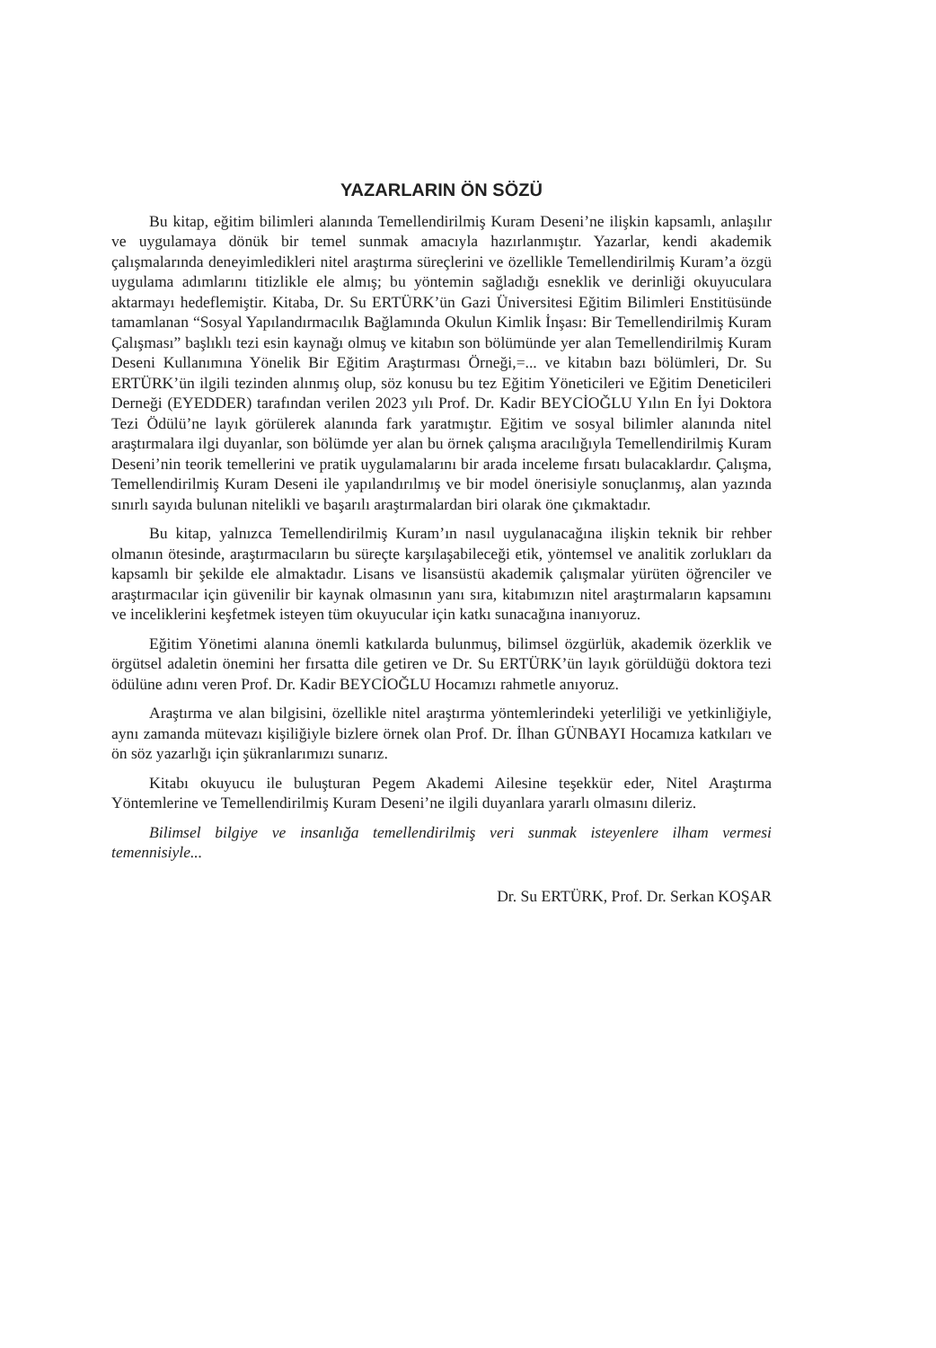YAZARLARIN ÖN SÖZÜ
Bu kitap, eğitim bilimleri alanında Temellendirilmiş Kuram Deseni’ne ilişkin kapsamlı, anlaşılır ve uygulamaya dönük bir temel sunmak amacıyla hazırlanmıştır. Yazarlar, kendi akademik çalışmalarında deneyimledikleri nitel araştırma süreçlerini ve özellikle Temellendirilmiş Kuram’a özgü uygulama adımlarını titizlikle ele almış; bu yöntemin sağladığı esneklik ve derinliği okuyuculara aktarmayı hedeflemiştir. Kitaba, Dr. Su ERTÜRK’ün Gazi Üniversitesi Eğitim Bilimleri Enstitüsünde tamamlanan “Sosyal Yapılandırmacılık Bağlamında Okulun Kimlik İnşası: Bir Temellendirilmiş Kuram Çalışması” başlıklı tezi esin kaynağı olmuş ve kitabın son bölümünde yer alan Temellendirilmiş Kuram Deseni Kullanımına Yönelik Bir Eğitim Araştırması Örneği,=... ve kitabın bazı bölümleri, Dr. Su ERTÜRK’ün ilgili tezinden alınmış olup, söz konusu bu tez Eğitim Yöneticileri ve Eğitim Deneticileri Derneği (EYEDDER) tarafından verilen 2023 yılı Prof. Dr. Kadir BEYCİOĞLU Yılın En İyi Doktora Tezi Ödülü’ne layık görülerek alanında fark yaratmıştır. Eğitim ve sosyal bilimler alanında nitel araştırmalara ilgi duyanlar, son bölümde yer alan bu örnek çalışma aracılığıyla Temellendirilmiş Kuram Deseni’nin teorik temellerini ve pratik uygulamalarını bir arada inceleme fırsatı bulacaklardır. Çalışma, Temellendirilmiş Kuram Deseni ile yapılandırılmış ve bir model önerisiyle sonuçlanmış, alan yazında sınırlı sayıda bulunan nitelikli ve başarılı araştırmalardan biri olarak öne çıkmaktadır.
Bu kitap, yalnızca Temellendirilmiş Kuram’ın nasıl uygulanacağına ilişkin teknik bir rehber olmanın ötesinde, araştırmacıların bu süreçte karşılaşabileceği etik, yöntemsel ve analitik zorlukları da kapsamlı bir şekilde ele almaktadır. Lisans ve lisansüstü akademik çalışmalar yürüten öğrenciler ve araştırmacılar için güvenilir bir kaynak olmasının yanı sıra, kitabımızın nitel araştırmaların kapsamını ve inceliklerini keşfetmek isteyen tüm okuyucular için katkı sunacağına inanıyoruz.
Eğitim Yönetimi alanına önemli katkılarda bulunmuş, bilimsel özgürlük, akademik özerklik ve örgütsel adaletin önemini her fırsatta dile getiren ve Dr. Su ERTÜRK’ün layık görüldüğü doktora tezi ödülüne adını veren Prof. Dr. Kadir BEYCİOĞLU Hocamızı rahmetle anıyoruz.
Araştırma ve alan bilgisini, özellikle nitel araştırma yöntemlerindeki yeterliliği ve yetkinliğiyle, aynı zamanda mütevazı kişiliğiyle bizlere örnek olan Prof. Dr. İlhan GÜNBAYI Hocamıza katkıları ve ön söz yazarlığı için şükranlarımızı sunarız.
Kitabı okuyucu ile buluşturan Pegem Akademi Ailesine teşekkür eder, Nitel Araştırma Yöntemlerine ve Temellendirilmiş Kuram Deseni’ne ilgili duyanlara yararlı olmasını dileriz.
Bilimsel bilgiye ve insanlığa temellendirilmiş veri sunmak isteyenlere ilham vermesi temennisiyle...
Dr. Su ERTÜRK, Prof. Dr. Serkan KOŞAR